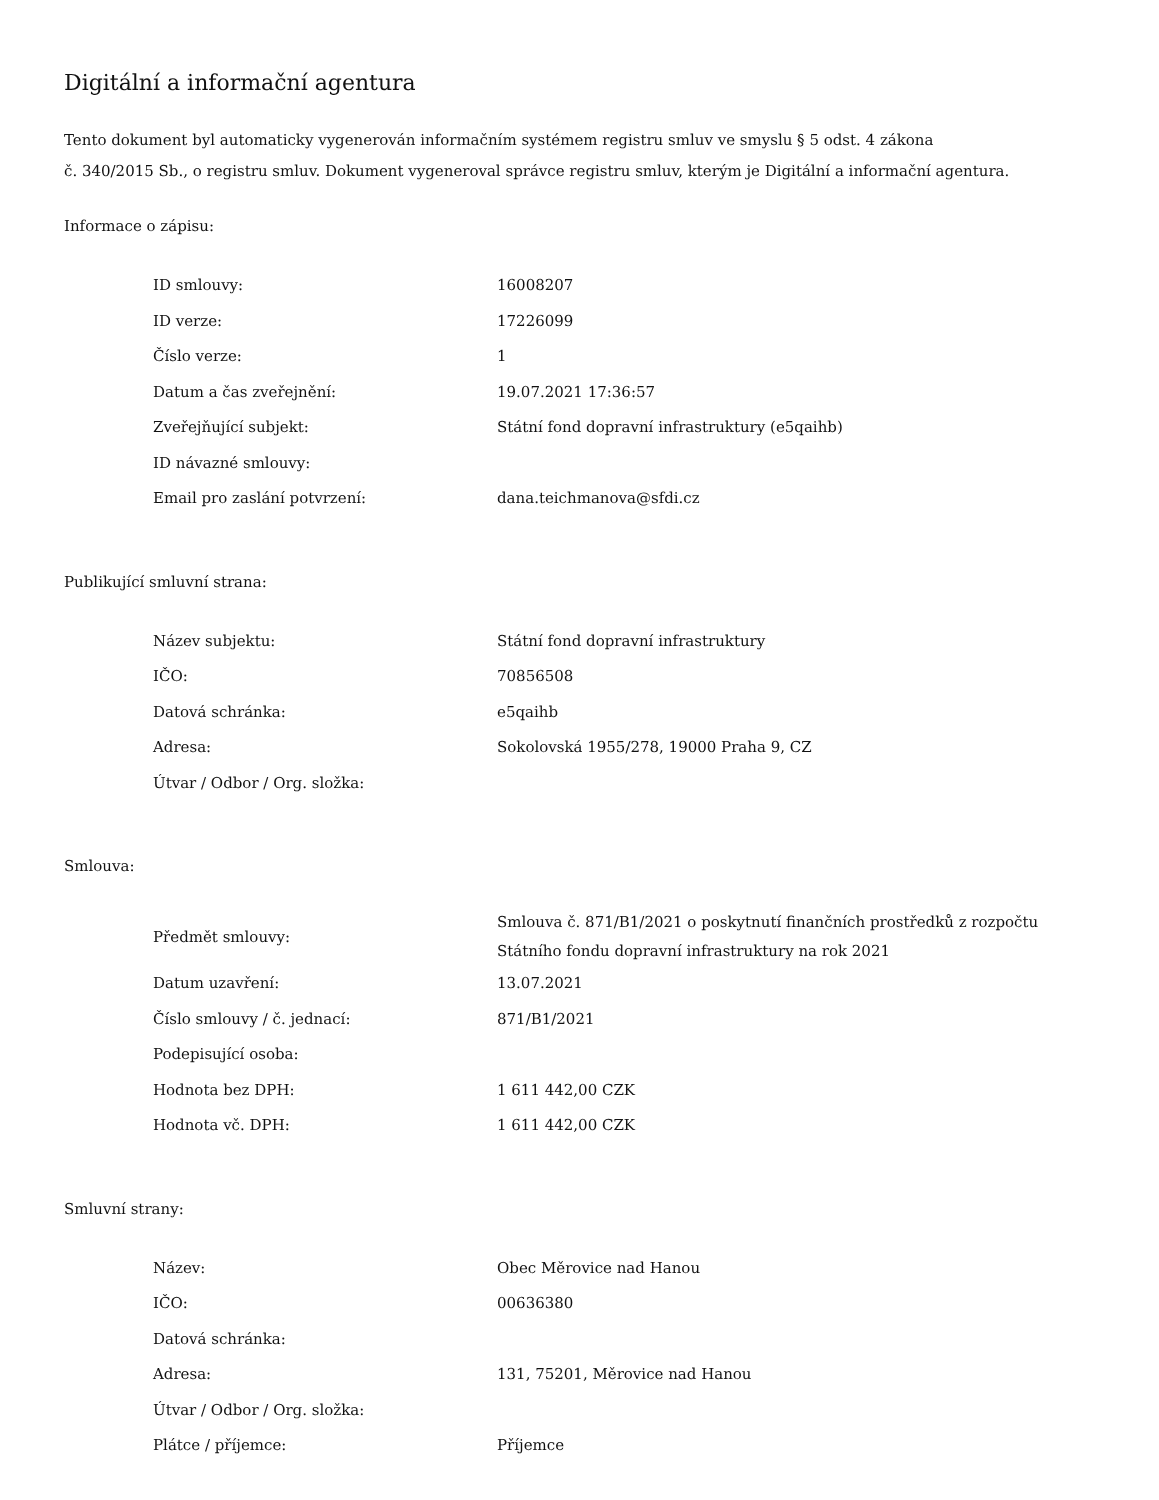Digitální a informační agentura
Tento dokument byl automaticky vygenerován informačním systémem registru smluv ve smyslu § 5 odst. 4 zákona
č. 340/2015 Sb., o registru smluv. Dokument vygeneroval správce registru smluv, kterým je Digitální a informační agentura.
Informace o zápisu:
| ID smlouvy: | 16008207 |
| ID verze: | 17226099 |
| Číslo verze: | 1 |
| Datum a čas zveřejnění: | 19.07.2021 17:36:57 |
| Zveřejňující subjekt: | Státní fond dopravní infrastruktury (e5qaihb) |
| ID návazné smlouvy: | |
| Email pro zaslání potvrzení: | dana.teichmanova@sfdi.cz |
Publikující smluvní strana:
| Název subjektu: | Státní fond dopravní infrastruktury |
| IČO: | 70856508 |
| Datová schránka: | e5qaihb |
| Adresa: | Sokolovská 1955/278, 19000 Praha 9, CZ |
| Útvar / Odbor / Org. složka: | |
Smlouva:
| Předmět smlouvy: | Smlouva č. 871/B1/2021 o poskytnutí finančních prostředků z rozpočtu Státního fondu dopravní infrastruktury na rok 2021 |
| Datum uzavření: | 13.07.2021 |
| Číslo smlouvy / č. jednací: | 871/B1/2021 |
| Podepisující osoba: | |
| Hodnota bez DPH: | 1 611 442,00 CZK |
| Hodnota vč. DPH: | 1 611 442,00 CZK |
Smluvní strany:
| Název: | Obec Měrovice nad Hanou |
| IČO: | 00636380 |
| Datová schránka: | |
| Adresa: | 131, 75201, Měrovice nad Hanou |
| Útvar / Odbor / Org. složka: | |
| Plátce / příjemce: | Příjemce |